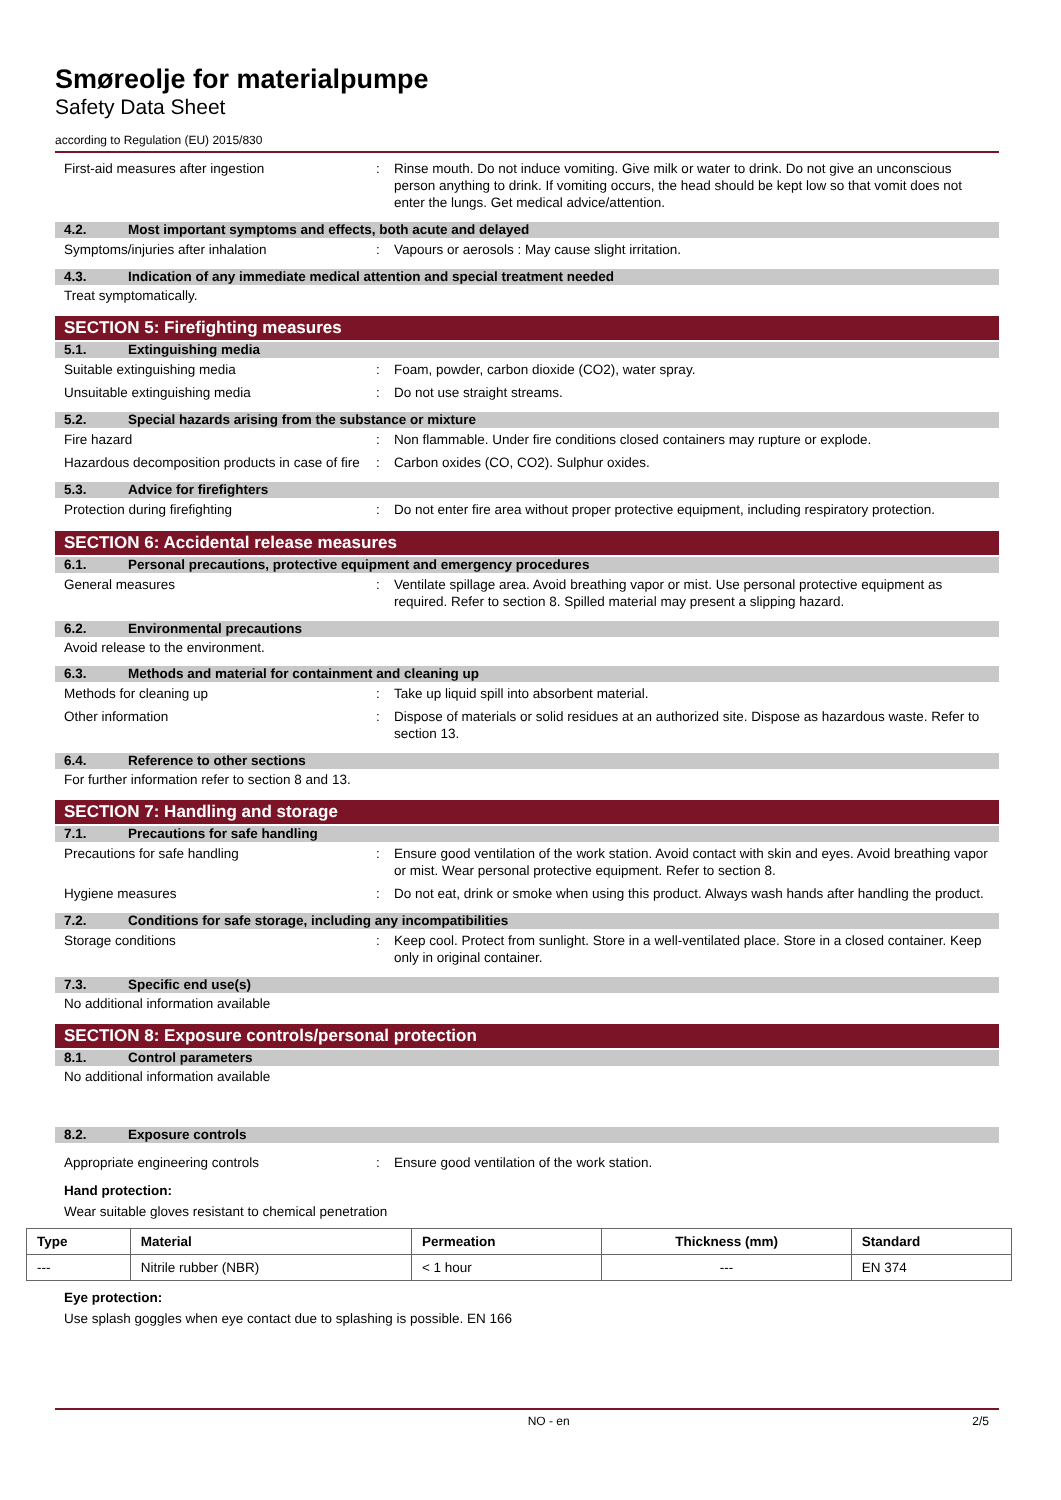Smøreolje for materialpumpe
Safety Data Sheet
according to Regulation (EU) 2015/830
First-aid measures after ingestion : Rinse mouth. Do not induce vomiting. Give milk or water to drink. Do not give an unconscious person anything to drink. If vomiting occurs, the head should be kept low so that vomit does not enter the lungs. Get medical advice/attention.
4.2. Most important symptoms and effects, both acute and delayed
Symptoms/injuries after inhalation : Vapours or aerosols : May cause slight irritation.
4.3. Indication of any immediate medical attention and special treatment needed
Treat symptomatically.
SECTION 5: Firefighting measures
5.1. Extinguishing media
Suitable extinguishing media : Foam, powder, carbon dioxide (CO2), water spray.
Unsuitable extinguishing media : Do not use straight streams.
5.2. Special hazards arising from the substance or mixture
Fire hazard : Non flammable. Under fire conditions closed containers may rupture or explode.
Hazardous decomposition products in case of fire
: Carbon oxides (CO, CO2). Sulphur oxides.
5.3. Advice for firefighters
Protection during firefighting : Do not enter fire area without proper protective equipment, including respiratory protection.
SECTION 6: Accidental release measures
6.1. Personal precautions, protective equipment and emergency procedures
General measures : Ventilate spillage area. Avoid breathing vapor or mist. Use personal protective equipment as required. Refer to section 8. Spilled material may present a slipping hazard.
6.2. Environmental precautions
Avoid release to the environment.
6.3. Methods and material for containment and cleaning up
Methods for cleaning up : Take up liquid spill into absorbent material.
Other information : Dispose of materials or solid residues at an authorized site. Dispose as hazardous waste. Refer to section 13.
6.4. Reference to other sections
For further information refer to section 8 and 13.
SECTION 7: Handling and storage
7.1. Precautions for safe handling
Precautions for safe handling : Ensure good ventilation of the work station. Avoid contact with skin and eyes. Avoid breathing vapor or mist. Wear personal protective equipment. Refer to section 8.
Hygiene measures : Do not eat, drink or smoke when using this product. Always wash hands after handling the product.
7.2. Conditions for safe storage, including any incompatibilities
Storage conditions : Keep cool. Protect from sunlight. Store in a well-ventilated place. Store in a closed container. Keep only in original container.
7.3. Specific end use(s)
No additional information available
SECTION 8: Exposure controls/personal protection
8.1. Control parameters
No additional information available
8.2. Exposure controls
Appropriate engineering controls : Ensure good ventilation of the work station.
Hand protection:
Wear suitable gloves resistant to chemical penetration
| Type | Material | Permeation | Thickness (mm) | Standard |
| --- | --- | --- | --- | --- |
| --- | Nitrile rubber (NBR) | < 1 hour | --- | EN 374 |
Eye protection:
Use splash goggles when eye contact due to splashing is possible. EN 166
NO - en 2/5